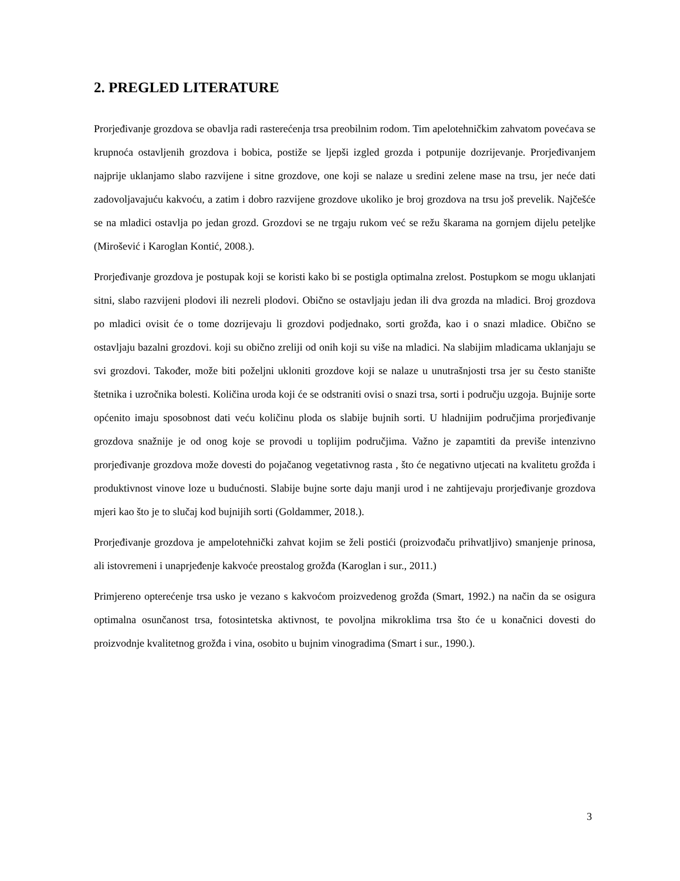2. PREGLED LITERATURE
Prorjeđivanje grozdova se obavlja radi rasterećenja trsa preobilnim rodom. Tim apelotehničkim zahvatom povećava se krupnoća ostavljenih grozdova i bobica, postiže se ljepši izgled grozda i potpunije dozrijevanje. Prorjeđivanjem najprije uklanjamo slabo razvijene i sitne grozdove, one koji se nalaze u sredini zelene mase na trsu, jer neće dati zadovoljavajuću kakvoću, a zatim i dobro razvijene grozdove ukoliko je broj grozdova na trsu još prevelik. Najčešće se na mladici ostavlja po jedan grozd. Grozdovi se ne trgaju rukom već se režu škarama na gornjem dijelu peteljke (Mirošević i Karoglan Kontić, 2008.).
Prorjeđivanje grozdova je postupak koji se koristi kako bi se postigla optimalna zrelost. Postupkom se mogu uklanjati sitni, slabo razvijeni plodovi ili nezreli plodovi. Obično se ostavljaju jedan ili dva grozda na mladici. Broj grozdova po mladici ovisit će o tome dozrijevaju li grozdovi podjednako, sorti grožđa, kao i o snazi mladice. Obično se ostavljaju bazalni grozdovi. koji su obično zreliji od onih koji su više na mladici. Na slabijim mladicama uklanjaju se svi grozdovi. Također, može biti poželjni ukloniti grozdove koji se nalaze u unutrašnjosti trsa jer su često stanište štetnika i uzročnika bolesti. Količina uroda koji će se odstraniti ovisi o snazi trsa, sorti i području uzgoja. Bujnije sorte općenito imaju sposobnost dati veću količinu ploda os slabije bujnih sorti. U hladnijim područjima prorjeđivanje grozdova snažnije je od onog koje se provodi u toplijim područjima. Važno je zapamtiti da previše intenzivno prorjeđivanje grozdova može dovesti do pojačanog vegetativnog rasta , što će negativno utjecati na kvalitetu grožđa i produktivnost vinove loze u budućnosti. Slabije bujne sorte daju manji urod i ne zahtijevaju prorjeđivanje grozdova mjeri kao što je to slučaj kod bujnijih sorti (Goldammer, 2018.).
Prorjeđivanje grozdova je ampelotehnički zahvat kojim se želi postići (proizvođaču prihvatljivo) smanjenje prinosa, ali istovremeni i unaprjeđenje kakvoće preostalog grožđa (Karoglan i sur., 2011.)
Primjereno opterećenje trsa usko je vezano s kakvoćom proizvedenog grožđa (Smart, 1992.) na način da se osigura optimalna osunčanost trsa, fotosintetska aktivnost, te povoljna mikroklima trsa što će u konačnici dovesti do proizvodnje kvalitetnog grožđa i vina, osobito u bujnim vinogradima (Smart i sur., 1990.).
3